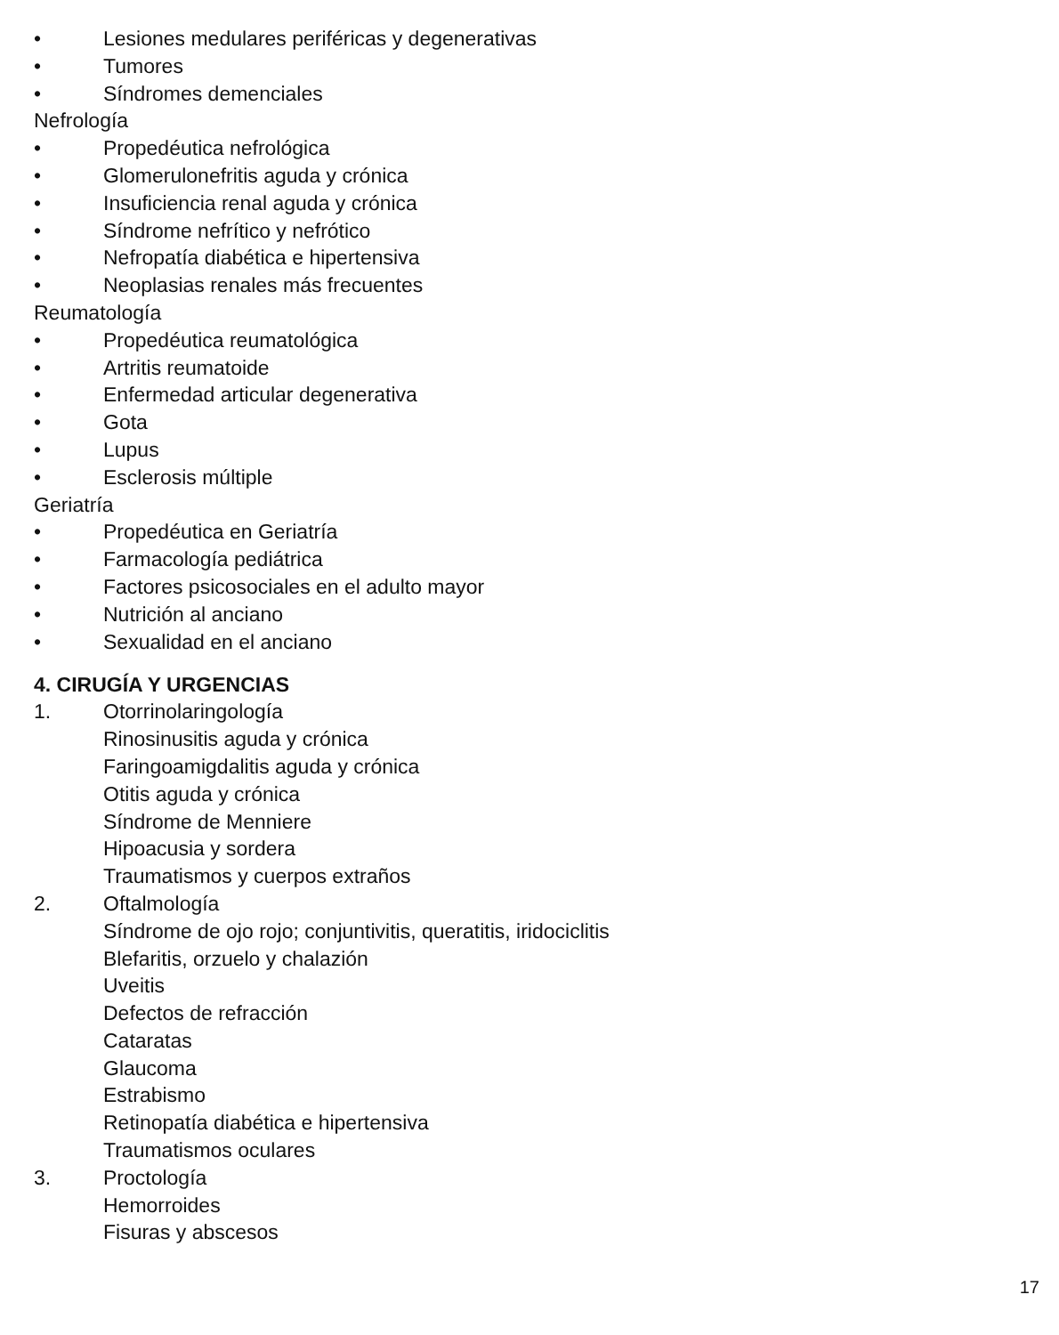• Lesiones medulares periféricas y degenerativas
• Tumores
• Síndromes demenciales
Nefrología
• Propedéutica nefrológica
• Glomerulonefritis aguda y crónica
• Insuficiencia renal aguda y crónica
• Síndrome nefrítico y nefrótico
• Nefropatía diabética e hipertensiva
• Neoplasias renales más frecuentes
Reumatología
• Propedéutica reumatológica
• Artritis reumatoide
• Enfermedad articular degenerativa
• Gota
• Lupus
• Esclerosis múltiple
Geriatría
• Propedéutica en Geriatría
• Farmacología pediátrica
• Factores psicosociales en el adulto mayor
• Nutrición al anciano
• Sexualidad en el anciano
4. CIRUGÍA Y URGENCIAS
1. Otorrinolaringología
Rinosinusitis aguda y crónica
Faringoamigdalitis aguda y crónica
Otitis aguda y crónica
Síndrome de Menniere
Hipoacusia y sordera
Traumatismos y cuerpos extraños
2. Oftalmología
Síndrome de ojo rojo; conjuntivitis, queratitis, iridociclitis
Blefaritis, orzuelo y chalazión
Uveitis
Defectos de refracción
Cataratas
Glaucoma
Estrabismo
Retinopatía diabética e hipertensiva
Traumatismos oculares
3. Proctología
Hemorroides
Fisuras y abscesos
17